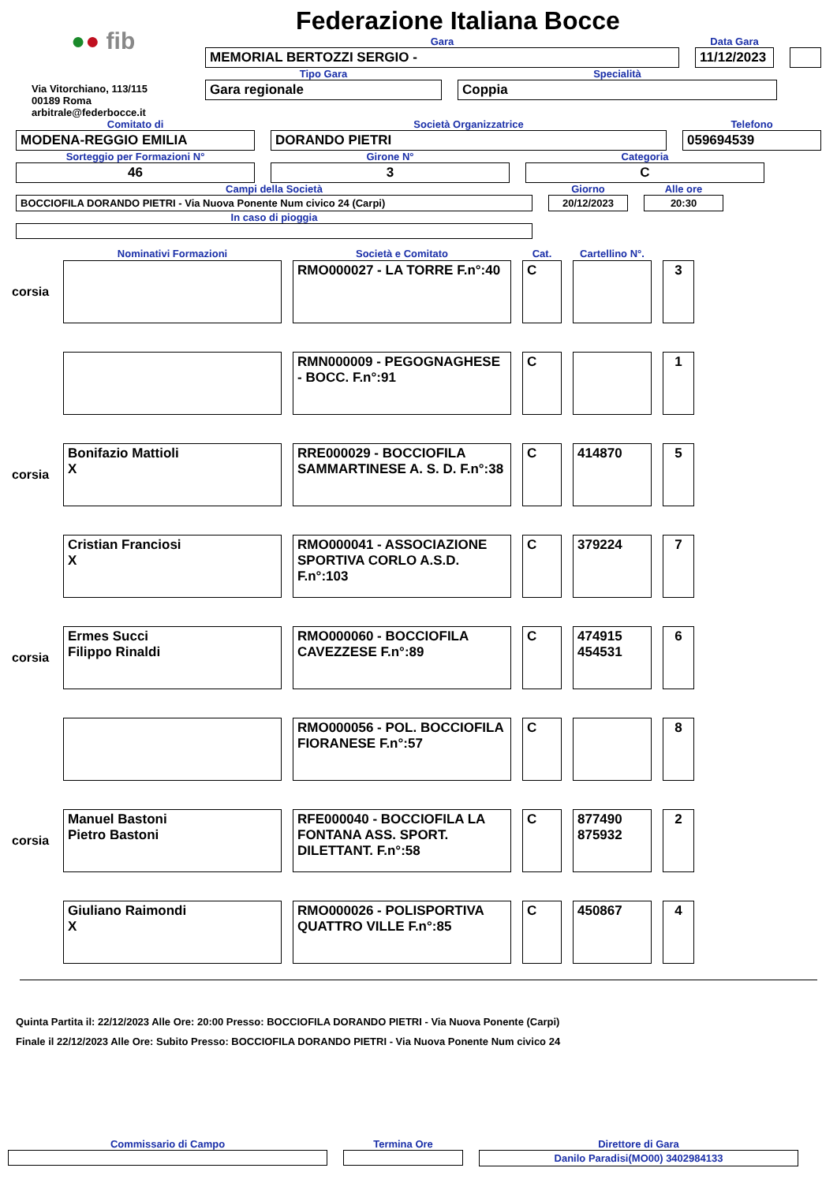Federazione Italiana Bocce
●● fib
Via Vitorchiano, 113/115
00189 Roma
arbitrale@federbocce.it
Gara
MEMORIAL BERTOZZI SERGIO -
Data Gara
11/12/2023
Tipo Gara
Gara regionale
Specialità
Coppia
Comitato di
MODENA-REGGIO EMILIA
Società Organizzatrice
DORANDO PIETRI
Telefono
059694539
Sorteggio per Formazioni N°
46
Girone N°
3
Categoria
C
Campi della Società
BOCCIOFILA DORANDO PIETRI - Via Nuova Ponente Num civico 24 (Carpi)
Giorno
20/12/2023
Alle ore
20:30
In caso di pioggia
| | Nominativi Formazioni | Società e Comitato | Cat. | Cartellino N°. | |
| --- | --- | --- | --- | --- | --- |
| corsia | | RMO000027 - LA TORRE F.n°:40 | C | | 3 |
| | | RMN000009 - PEGOGNAGHESE - BOCC. F.n°:91 | C | | 1 |
| corsia | Bonifazio Mattioli X | RRE000029 - BOCCIOFILA SAMMARTINESE A. S. D. F.n°:38 | C | 414870 | 5 |
| | Cristian Franciosi X | RMO000041 - ASSOCIAZIONE SPORTIVA CORLO A.S.D. F.n°:103 | C | 379224 | 7 |
| corsia | Ermes Succi Filippo Rinaldi | RMO000060 - BOCCIOFILA CAVEZZESE F.n°:89 | C | 474915 454531 | 6 |
| | | RMO000056 - POL. BOCCIOFILA FIORANESE F.n°:57 | C | | 8 |
| corsia | Manuel Bastoni Pietro Bastoni | RFE000040 - BOCCIOFILA LA FONTANA ASS. SPORT. DILETTANT. F.n°:58 | C | 877490 875932 | 2 |
| | Giuliano Raimondi X | RMO000026 - POLISPORTIVA QUATTRO VILLE F.n°:85 | C | 450867 | 4 |
Quinta Partita il: 22/12/2023 Alle Ore: 20:00 Presso: BOCCIOFILA DORANDO PIETRI - Via Nuova Ponente (Carpi)
Finale il 22/12/2023 Alle Ore: Subito Presso: BOCCIOFILA DORANDO PIETRI - Via Nuova Ponente Num civico 24
Commissario di Campo Termina Ore Direttore di Gara
Danilo Paradisi(MO00) 3402984133